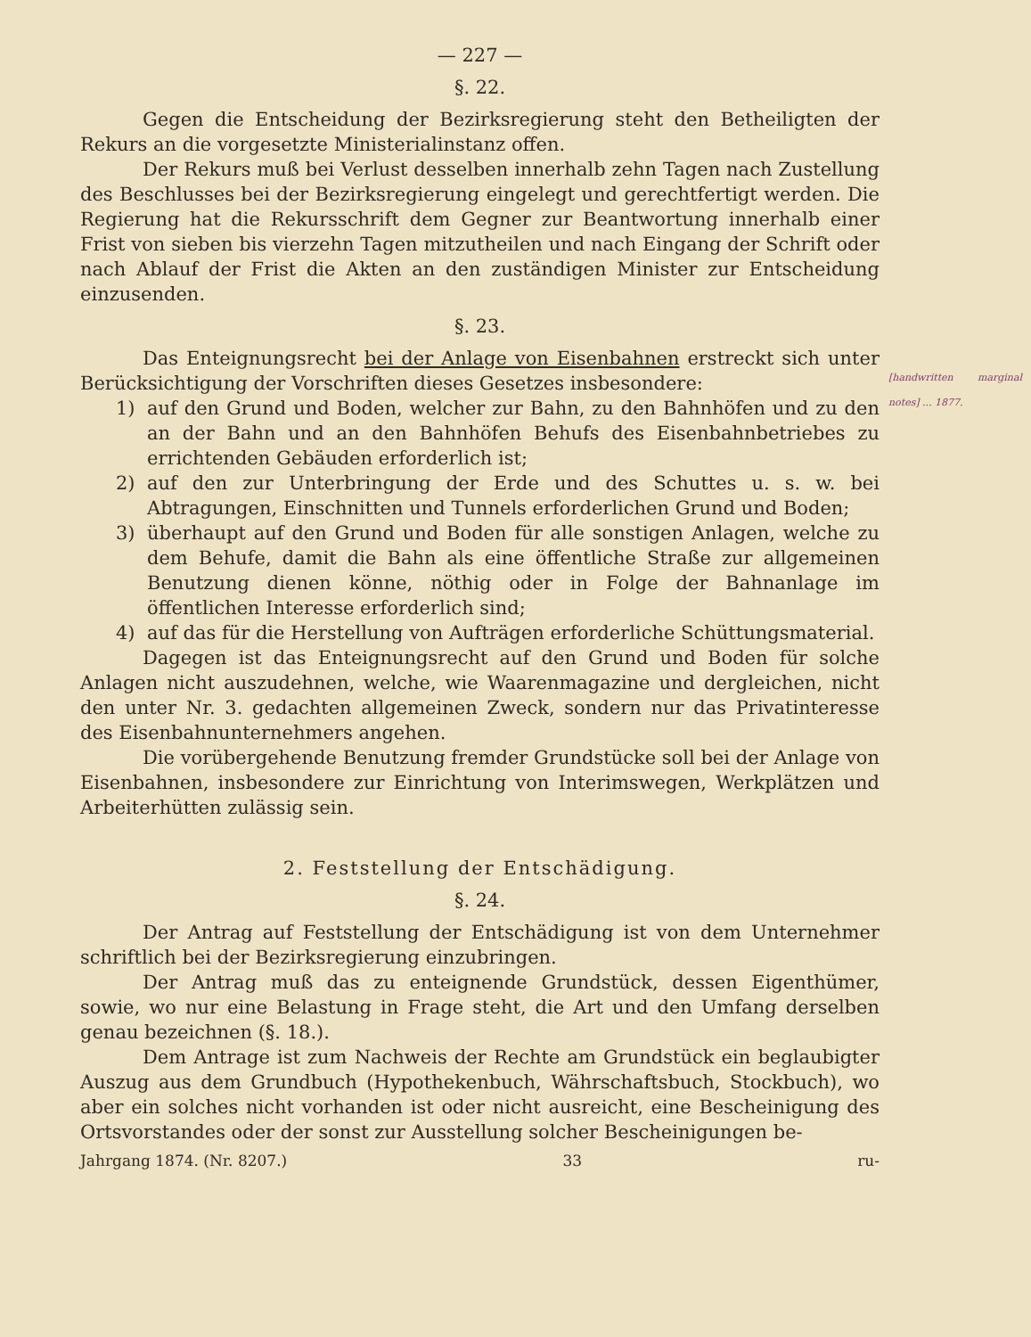— 227 —
§. 22.
Gegen die Entscheidung der Bezirksregierung steht den Betheiligten der Rekurs an die vorgesetzte Ministerialinstanz offen.
Der Rekurs muß bei Verlust desselben innerhalb zehn Tagen nach Zustellung des Beschlusses bei der Bezirksregierung eingelegt und gerechtfertigt werden. Die Regierung hat die Rekursschrift dem Gegner zur Beantwortung innerhalb einer Frist von sieben bis vierzehn Tagen mitzutheilen und nach Eingang der Schrift oder nach Ablauf der Frist die Akten an den zuständigen Minister zur Entscheidung einzusenden.
§. 23.
[handwritten marginal notes] ... 1877.
Das Enteignungsrecht bei der Anlage von Eisenbahnen erstreckt sich unter Berücksichtigung der Vorschriften dieses Gesetzes insbesondere:
1) auf den Grund und Boden, welcher zur Bahn, zu den Bahnhöfen und zu den an der Bahn und an den Bahnhöfen Behufs des Eisenbahnbetriebes zu errichtenden Gebäuden erforderlich ist;
2) auf den zur Unterbringung der Erde und des Schuttes u. s. w. bei Abtragungen, Einschnitten und Tunnels erforderlichen Grund und Boden;
3) überhaupt auf den Grund und Boden für alle sonstigen Anlagen, welche zu dem Behufe, damit die Bahn als eine öffentliche Straße zur allgemeinen Benutzung dienen könne, nöthig oder in Folge der Bahnanlage im öffentlichen Interesse erforderlich sind;
4) auf das für die Herstellung von Aufträgen erforderliche Schüttungsmaterial.
Dagegen ist das Enteignungsrecht auf den Grund und Boden für solche Anlagen nicht auszudehnen, welche, wie Waarenmagazine und dergleichen, nicht den unter Nr. 3. gedachten allgemeinen Zweck, sondern nur das Privatinteresse des Eisenbahnunternehmers angehen.
Die vorübergehende Benutzung fremder Grundstücke soll bei der Anlage von Eisenbahnen, insbesondere zur Einrichtung von Interimswegen, Werkplätzen und Arbeiterhütten zulässig sein.
2. Feststellung der Entschädigung.
§. 24.
Der Antrag auf Feststellung der Entschädigung ist von dem Unternehmer schriftlich bei der Bezirksregierung einzubringen.
Der Antrag muß das zu enteignende Grundstück, dessen Eigenthümer, sowie, wo nur eine Belastung in Frage steht, die Art und den Umfang derselben genau bezeichnen (§. 18.).
Dem Antrage ist zum Nachweis der Rechte am Grundstück ein beglaubigter Auszug aus dem Grundbuch (Hypothekenbuch, Währschaftsbuch, Stockbuch), wo aber ein solches nicht vorhanden ist oder nicht ausreicht, eine Bescheinigung des Ortsvorstandes oder der sonst zur Ausstellung solcher Bescheinigungen be-
Jahrgang 1874. (Nr. 8207.) 33 ru-